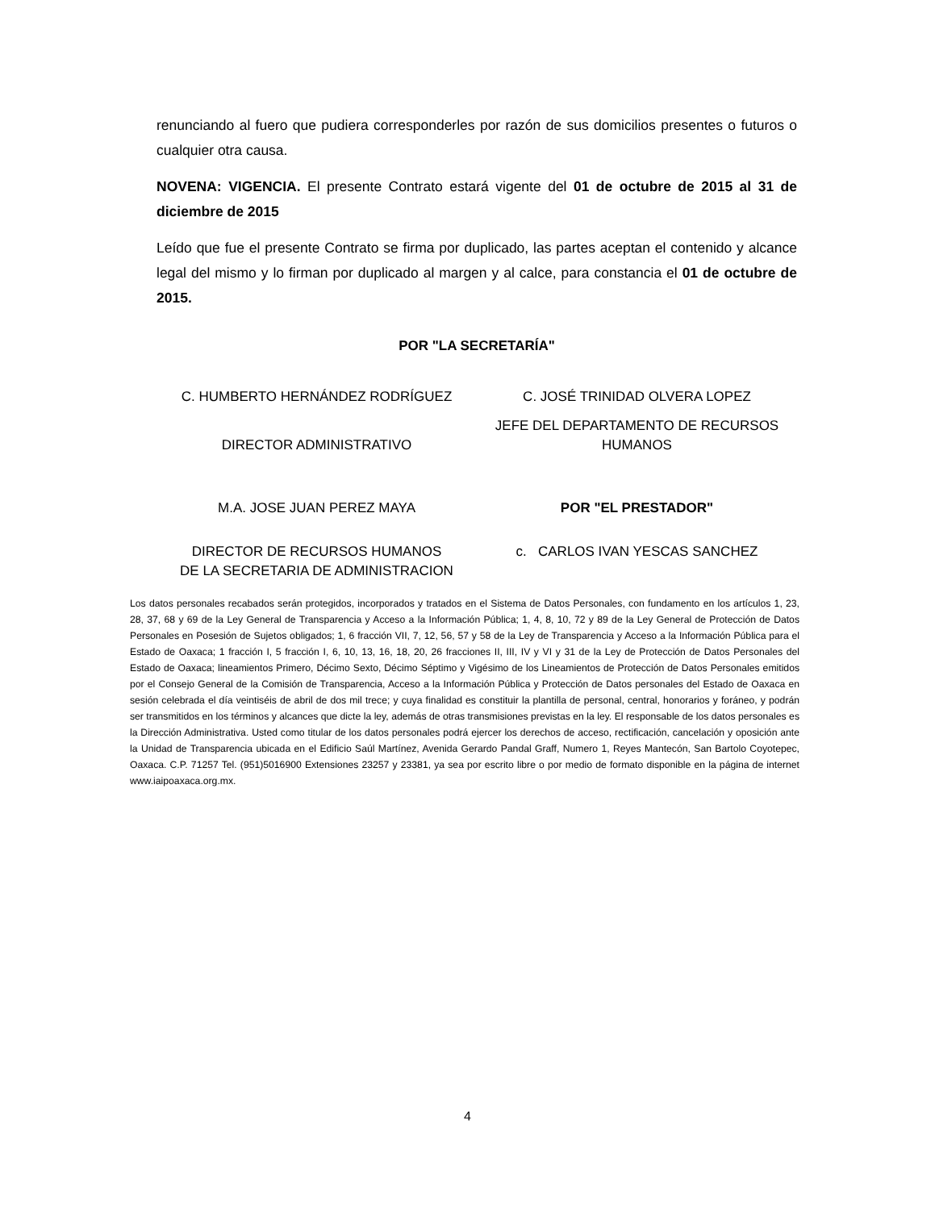renunciando al fuero que pudiera corresponderles por razón de sus domicilios presentes o futuros o cualquier otra causa.
NOVENA: VIGENCIA. El presente Contrato estará vigente del 01 de octubre de 2015 al 31 de diciembre de 2015
Leído que fue el presente Contrato se firma por duplicado, las partes aceptan el contenido y alcance legal del mismo y lo firman por duplicado al margen y al calce, para constancia el 01 de octubre de 2015.
POR "LA SECRETARÍA"
C. HUMBERTO HERNÁNDEZ RODRÍGUEZ
C. JOSÉ TRINIDAD OLVERA LOPEZ
DIRECTOR ADMINISTRATIVO
JEFE DEL DEPARTAMENTO DE RECURSOS HUMANOS
M.A. JOSE JUAN PEREZ MAYA POR "EL PRESTADOR"
DIRECTOR DE RECURSOS HUMANOS
DE LA SECRETARIA DE ADMINISTRACION
c. CARLOS IVAN YESCAS SANCHEZ
Los datos personales recabados serán protegidos, incorporados y tratados en el Sistema de Datos Personales, con fundamento en los artículos 1, 23, 28, 37, 68 y 69 de la Ley General de Transparencia y Acceso a la Información Pública; 1, 4, 8, 10, 72 y 89 de la Ley General de Protección de Datos Personales en Posesión de Sujetos obligados; 1, 6 fracción VII, 7, 12, 56, 57 y 58 de la Ley de Transparencia y Acceso a la Información Pública para el Estado de Oaxaca; 1 fracción I, 5 fracción I, 6, 10, 13, 16, 18, 20, 26 fracciones II, III, IV y VI y 31 de la Ley de Protección de Datos Personales del Estado de Oaxaca; lineamientos Primero, Décimo Sexto, Décimo Séptimo y Vigésimo de los Lineamientos de Protección de Datos Personales emitidos por el Consejo General de la Comisión de Transparencia, Acceso a la Información Pública y Protección de Datos personales del Estado de Oaxaca en sesión celebrada el día veintiséis de abril de dos mil trece; y cuya finalidad es constituir la plantilla de personal, central, honorarios y foráneo, y podrán ser transmitidos en los términos y alcances que dicte la ley, además de otras transmisiones previstas en la ley. El responsable de los datos personales es la Dirección Administrativa. Usted como titular de los datos personales podrá ejercer los derechos de acceso, rectificación, cancelación y oposición ante la Unidad de Transparencia ubicada en el Edificio Saúl Martínez, Avenida Gerardo Pandal Graff, Numero 1, Reyes Mantecón, San Bartolo Coyotepec, Oaxaca. C.P. 71257 Tel. (951)5016900 Extensiones 23257 y 23381, ya sea por escrito libre o por medio de formato disponible en la página de internet www.iaipoaxaca.org.mx.
4